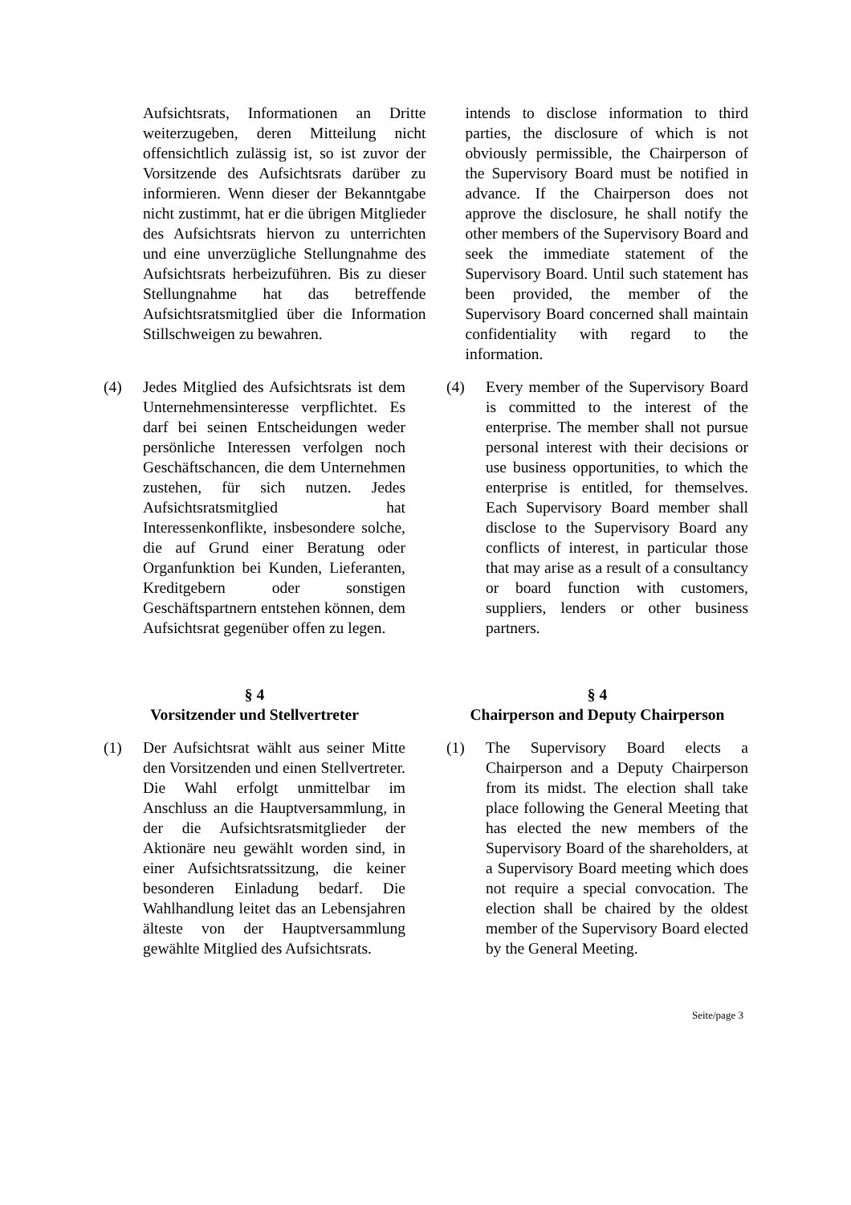Aufsichtsrats, Informationen an Dritte weiterzugeben, deren Mitteilung nicht offensichtlich zulässig ist, so ist zuvor der Vorsitzende des Aufsichtsrats darüber zu informieren. Wenn dieser der Bekanntgabe nicht zustimmt, hat er die übrigen Mitglieder des Aufsichtsrats hiervon zu unterrichten und eine unverzügliche Stellungnahme des Aufsichtsrats herbeizuführen. Bis zu dieser Stellungnahme hat das betreffende Aufsichtsratsmitglied über die Information Stillschweigen zu bewahren.
intends to disclose information to third parties, the disclosure of which is not obviously permissible, the Chairperson of the Supervisory Board must be notified in advance. If the Chairperson does not approve the disclosure, he shall notify the other members of the Supervisory Board and seek the immediate statement of the Supervisory Board. Until such statement has been provided, the member of the Supervisory Board concerned shall maintain confidentiality with regard to the information.
(4) Jedes Mitglied des Aufsichtsrats ist dem Unternehmensinteresse verpflichtet. Es darf bei seinen Entscheidungen weder persönliche Interessen verfolgen noch Geschäftschancen, die dem Unternehmen zustehen, für sich nutzen. Jedes Aufsichtsratsmitglied hat Interessenkonflikte, insbesondere solche, die auf Grund einer Beratung oder Organfunktion bei Kunden, Lieferanten, Kreditgebern oder sonstigen Geschäftspartnern entstehen können, dem Aufsichtsrat gegenüber offen zu legen.
(4) Every member of the Supervisory Board is committed to the interest of the enterprise. The member shall not pursue personal interest with their decisions or use business opportunities, to which the enterprise is entitled, for themselves. Each Supervisory Board member shall disclose to the Supervisory Board any conflicts of interest, in particular those that may arise as a result of a consultancy or board function with customers, suppliers, lenders or other business partners.
§ 4
Vorsitzender und Stellvertreter
§ 4
Chairperson and Deputy Chairperson
(1) Der Aufsichtsrat wählt aus seiner Mitte den Vorsitzenden und einen Stellvertreter. Die Wahl erfolgt unmittelbar im Anschluss an die Hauptversammlung, in der die Aufsichtsratsmitglieder der Aktionäre neu gewählt worden sind, in einer Aufsichtsratssitzung, die keiner besonderen Einladung bedarf. Die Wahlhandlung leitet das an Lebensjahren älteste von der Hauptversammlung gewählte Mitglied des Aufsichtsrats.
(1) The Supervisory Board elects a Chairperson and a Deputy Chairperson from its midst. The election shall take place following the General Meeting that has elected the new members of the Supervisory Board of the shareholders, at a Supervisory Board meeting which does not require a special convocation. The election shall be chaired by the oldest member of the Supervisory Board elected by the General Meeting.
Seite/page 3